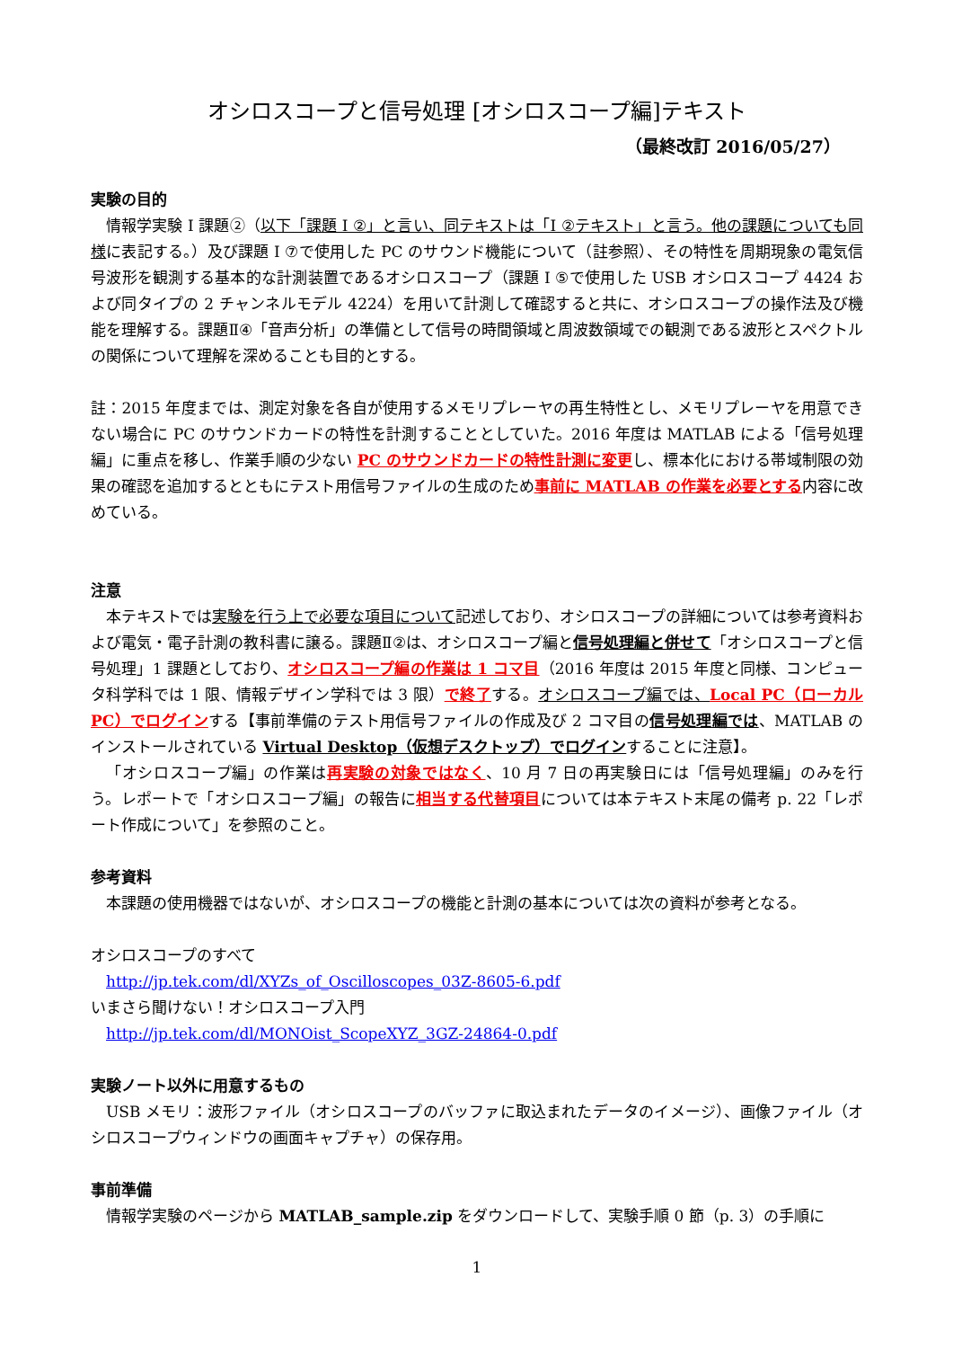オシロスコープと信号処理 [オシロスコープ編]テキスト
（最終改訂 2016/05/27）
実験の目的
情報学実験 I 課題②（以下「課題 I ②」と言い、同テキストは「I ②テキスト」と言う。他の課題についても同様に表記する。）及び課題 I ⑦で使用した PC のサウンド機能について（註参照）、その特性を周期現象の電気信号波形を観測する基本的な計測装置であるオシロスコープ（課題 I ⑤で使用した USB オシロスコープ 4424 および同タイプの 2 チャンネルモデル 4224）を用いて計測して確認すると共に、オシロスコープの操作法及び機能を理解する。課題Ⅱ④「音声分析」の準備として信号の時間領域と周波数領域での観測である波形とスペクトルの関係について理解を深めることも目的とする。
註：2015 年度までは、測定対象を各自が使用するメモリプレーヤの再生特性とし、メモリプレーヤを用意できない場合に PC のサウンドカードの特性を計測することとしていた。2016 年度は MATLAB による「信号処理編」に重点を移し、作業手順の少ない PC のサウンドカードの特性計測に変更し、標本化における帯域制限の効果の確認を追加するとともにテスト用信号ファイルの生成のため事前に MATLAB の作業を必要とする内容に改めている。
注意
本テキストでは実験を行う上で必要な項目について記述しており、オシロスコープの詳細については参考資料および電気・電子計測の教科書に譲る。課題Ⅱ②は、オシロスコープ編と信号処理編と併せて「オシロスコープと信号処理」1 課題としており、オシロスコープ編の作業は 1 コマ目（2016 年度は 2015 年度と同様、コンピュータ科学科では 1 限、情報デザイン学科では 3 限）で終了する。オシロスコープ編では、Local PC（ローカル PC）でログインする【事前準備のテスト用信号ファイルの作成及び 2 コマ目の信号処理編では、MATLAB のインストールされている Virtual Desktop（仮想デスクトップ）でログインすることに注意】。
「オシロスコープ編」の作業は再実験の対象ではなく、10 月 7 日の再実験日には「信号処理編」のみを行う。レポートで「オシロスコープ編」の報告に相当する代替項目については本テキスト末尾の備考 p. 22「レポート作成について」を参照のこと。
参考資料
本課題の使用機器ではないが、オシロスコープの機能と計測の基本については次の資料が参考となる。
オシロスコープのすべて
http://jp.tek.com/dl/XYZs_of_Oscilloscopes_03Z-8605-6.pdf
いまさら聞けない！オシロスコープ入門
http://jp.tek.com/dl/MONOist_ScopeXYZ_3GZ-24864-0.pdf
実験ノート以外に用意するもの
USB メモリ：波形ファイル（オシロスコープのバッファに取込まれたデータのイメージ）、画像ファイル（オシロスコープウィンドウの画面キャプチャ）の保存用。
事前準備
情報学実験のページから MATLAB_sample.zip をダウンロードして、実験手順 0 節（p. 3）の手順に
1